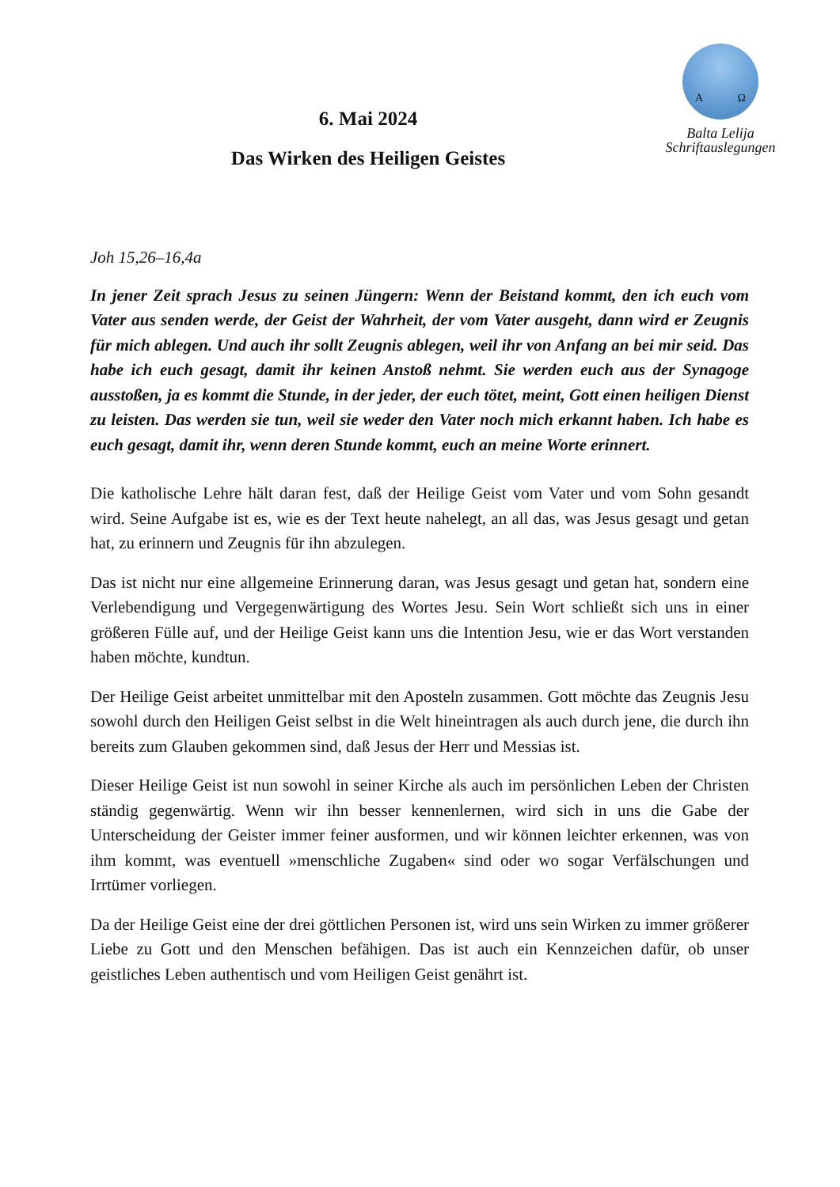6. Mai 2024
Das Wirken des Heiligen Geistes
A Ω
Balta Lelija
Schriftauslegungen
Joh 15,26–16,4a
In jener Zeit sprach Jesus zu seinen Jüngern: Wenn der Beistand kommt, den ich euch vom Vater aus senden werde, der Geist der Wahrheit, der vom Vater ausgeht, dann wird er Zeugnis für mich ablegen. Und auch ihr sollt Zeugnis ablegen, weil ihr von Anfang an bei mir seid. Das habe ich euch gesagt, damit ihr keinen Anstoß nehmt. Sie werden euch aus der Synagoge ausstoßen, ja es kommt die Stunde, in der jeder, der euch tötet, meint, Gott einen heiligen Dienst zu leisten. Das werden sie tun, weil sie weder den Vater noch mich erkannt haben. Ich habe es euch gesagt, damit ihr, wenn deren Stunde kommt, euch an meine Worte erinnert.
Die katholische Lehre hält daran fest, daß der Heilige Geist vom Vater und vom Sohn gesandt wird. Seine Aufgabe ist es, wie es der Text heute nahelegt, an all das, was Jesus gesagt und getan hat, zu erinnern und Zeugnis für ihn abzulegen.
Das ist nicht nur eine allgemeine Erinnerung daran, was Jesus gesagt und getan hat, sondern eine Verlebendigung und Vergegenwärtigung des Wortes Jesu. Sein Wort schließt sich uns in einer größeren Fülle auf, und der Heilige Geist kann uns die Intention Jesu, wie er das Wort verstanden haben möchte, kundtun.
Der Heilige Geist arbeitet unmittelbar mit den Aposteln zusammen. Gott möchte das Zeugnis Jesu sowohl durch den Heiligen Geist selbst in die Welt hineintragen als auch durch jene, die durch ihn bereits zum Glauben gekommen sind, daß Jesus der Herr und Messias ist.
Dieser Heilige Geist ist nun sowohl in seiner Kirche als auch im persönlichen Leben der Christen ständig gegenwärtig. Wenn wir ihn besser kennenlernen, wird sich in uns die Gabe der Unterscheidung der Geister immer feiner ausformen, und wir können leichter erkennen, was von ihm kommt, was eventuell »menschliche Zugaben« sind oder wo sogar Verfälschungen und Irrtümer vorliegen.
Da der Heilige Geist eine der drei göttlichen Personen ist, wird uns sein Wirken zu immer größerer Liebe zu Gott und den Menschen befähigen. Das ist auch ein Kennzeichen dafür, ob unser geistliches Leben authentisch und vom Heiligen Geist genährt ist.